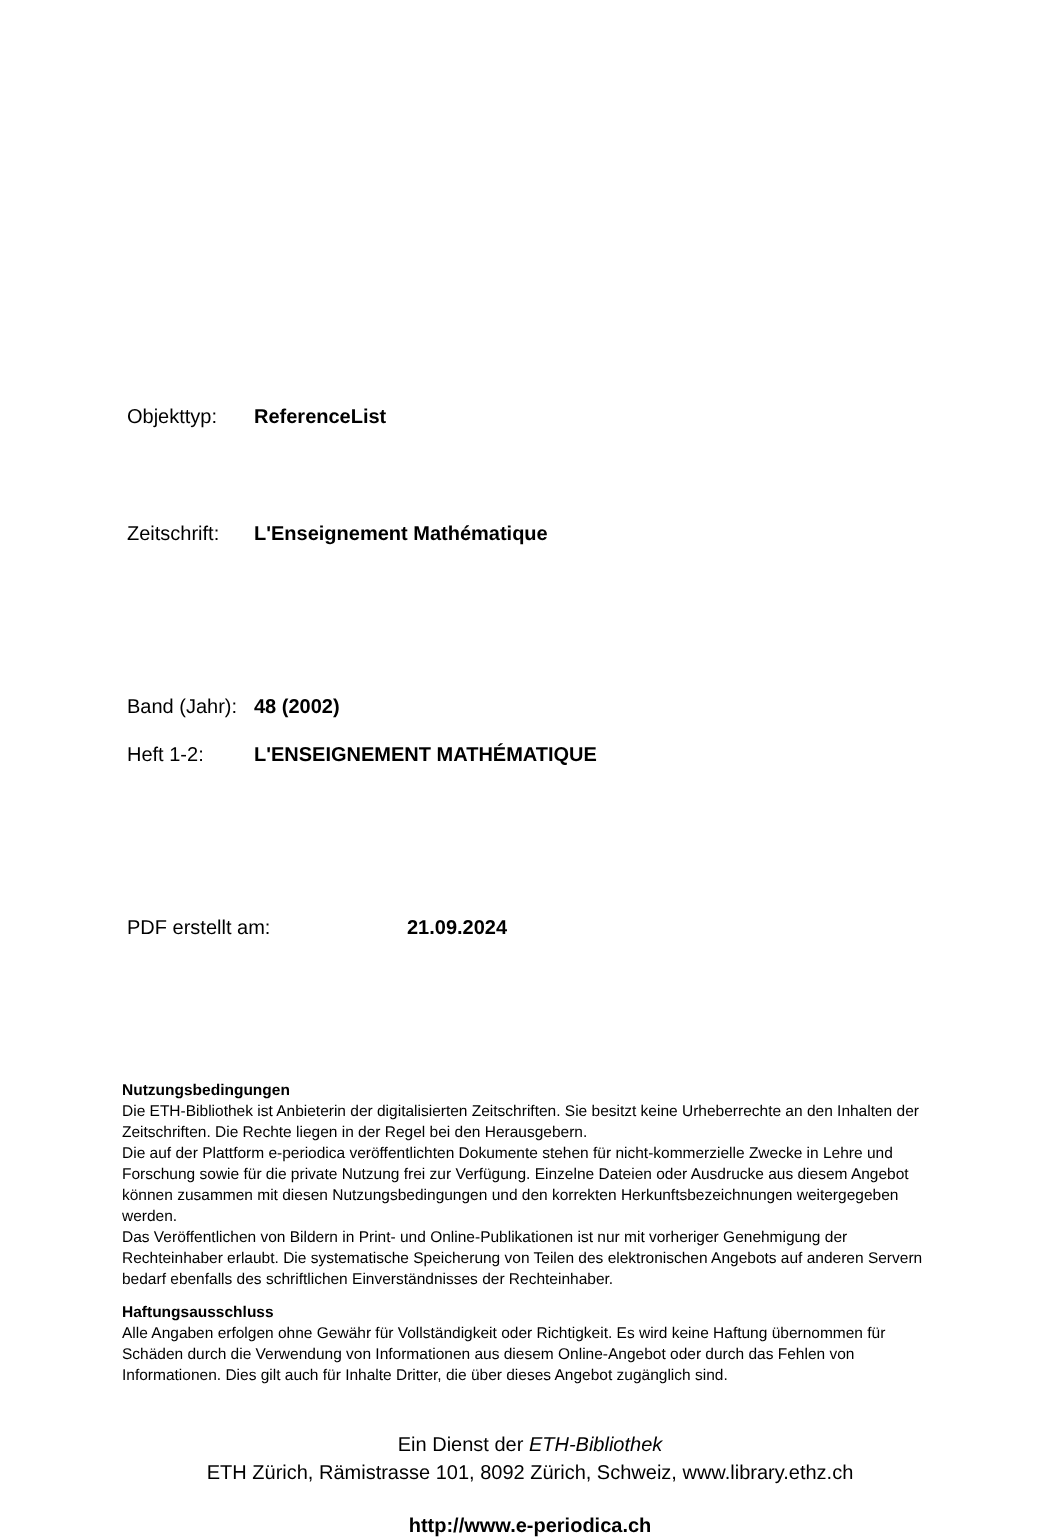Objekttyp: ReferenceList
Zeitschrift: L'Enseignement Mathématique
Band (Jahr): 48 (2002)
Heft 1-2: L'ENSEIGNEMENT MATHÉMATIQUE
PDF erstellt am: 21.09.2024
Nutzungsbedingungen
Die ETH-Bibliothek ist Anbieterin der digitalisierten Zeitschriften. Sie besitzt keine Urheberrechte an den Inhalten der Zeitschriften. Die Rechte liegen in der Regel bei den Herausgebern.
Die auf der Plattform e-periodica veröffentlichten Dokumente stehen für nicht-kommerzielle Zwecke in Lehre und Forschung sowie für die private Nutzung frei zur Verfügung. Einzelne Dateien oder Ausdrucke aus diesem Angebot können zusammen mit diesen Nutzungsbedingungen und den korrekten Herkunftsbezeichnungen weitergegeben werden.
Das Veröffentlichen von Bildern in Print- und Online-Publikationen ist nur mit vorheriger Genehmigung der Rechteinhaber erlaubt. Die systematische Speicherung von Teilen des elektronischen Angebots auf anderen Servern bedarf ebenfalls des schriftlichen Einverständnisses der Rechteinhaber.
Haftungsausschluss
Alle Angaben erfolgen ohne Gewähr für Vollständigkeit oder Richtigkeit. Es wird keine Haftung übernommen für Schäden durch die Verwendung von Informationen aus diesem Online-Angebot oder durch das Fehlen von Informationen. Dies gilt auch für Inhalte Dritter, die über dieses Angebot zugänglich sind.
Ein Dienst der ETH-Bibliothek
ETH Zürich, Rämistrasse 101, 8092 Zürich, Schweiz, www.library.ethz.ch
http://www.e-periodica.ch